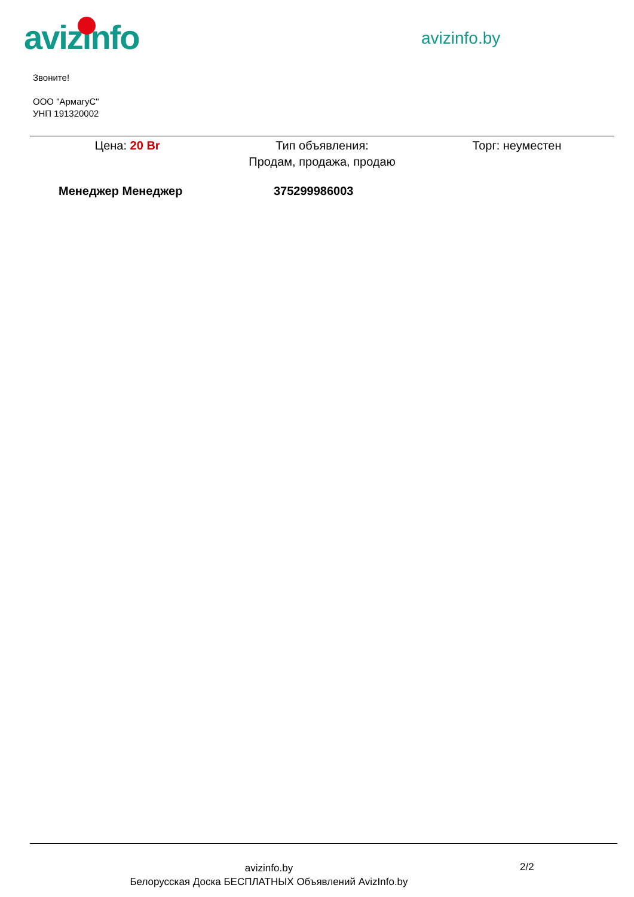avizinfo avizinfo.by
Звоните!
ООО "АрмагуС"
УНП 191320002
Цена: 20 Br Тип объявления:
Продам, продажа, продаю
Торг: неуместен
Менеджер Менеджер 375299986003
avizinfo.by
Белорусская Доска БЕСПЛАТНЫХ Объявлений AvizInfo.by
2/2